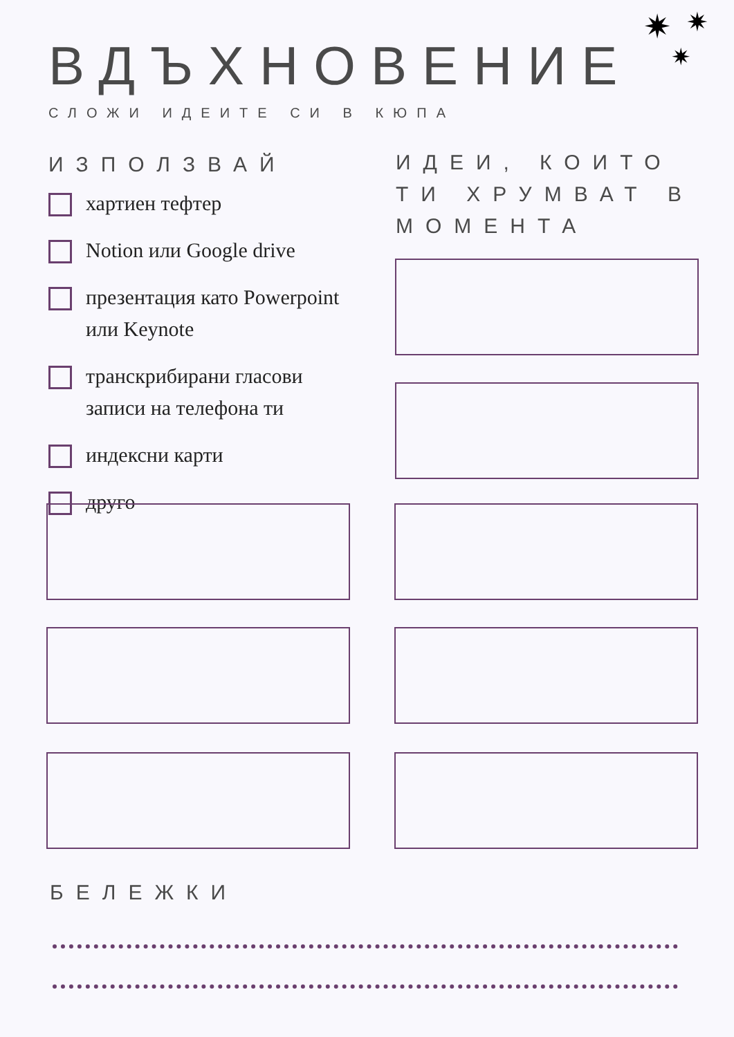✷ ✷
✷
ВДЪХНОВЕНИЕ
СЛОЖИ ИДЕИТЕ СИ В КЮПА
ИЗПОЛЗВАЙ
хартиен тефтер
Notion или Google drive
презентация като Powerpoint или Keynote
транскрибирани гласови записи на телефона ти
индексни карти
друго
ИДЕИ, КОИТО ТИ ХРУМВАТ В МОМЕНТА
БЕЛЕЖКИ